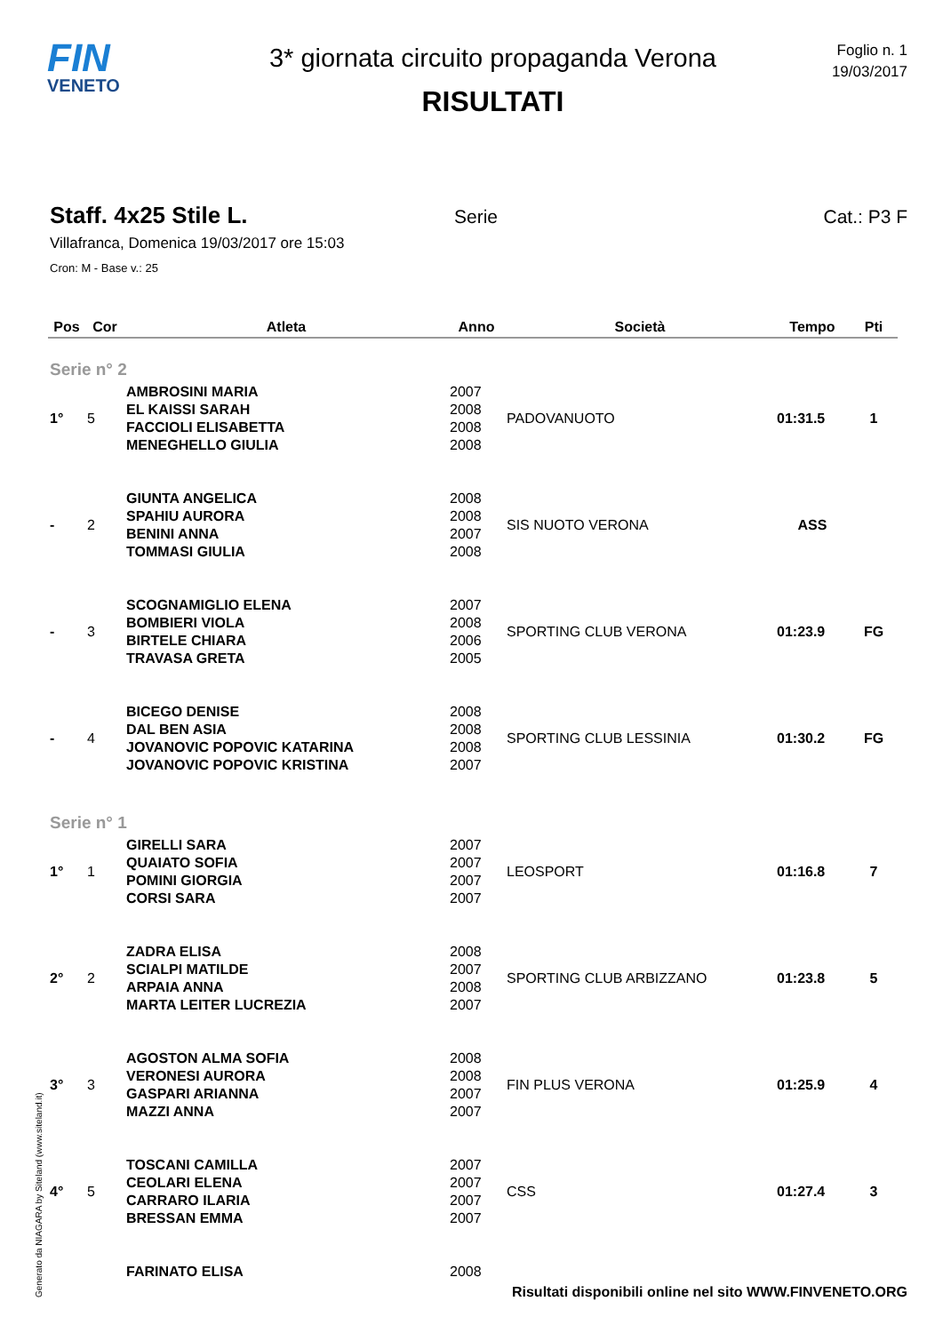FIN
VENETO
3* giornata circuito propaganda Verona
RISULTATI
Foglio n. 1
19/03/2017
Staff. 4x25 Stile L.
Serie Cat.: P3 F
Villafranca, Domenica 19/03/2017 ore 15:03
Cron: M - Base v.: 25
| Pos | Cor | Atleta | Anno | Società | Tempo | Pti |
| --- | --- | --- | --- | --- | --- | --- |
| Serie n° 2 | | | | | | |
| 1° | 5 | AMBROSINI MARIA EL KAISSI SARAH FACCIOLI ELISABETTA MENEGHELLO GIULIA | 2007 2008 2008 2008 | PADOVANUOTO | 01:31.5 | 1 |
| - | 2 | GIUNTA ANGELICA SPAHIU AURORA BENINI ANNA TOMMASI GIULIA | 2008 2008 2007 2008 | SIS NUOTO VERONA | ASS | |
| - | 3 | SCOGNAMIGLIO ELENA BOMBIERI VIOLA BIRTELE CHIARA TRAVASA GRETA | 2007 2008 2006 2005 | SPORTING CLUB VERONA | 01:23.9 | FG |
| - | 4 | BICEGO DENISE DAL BEN ASIA JOVANOVIC POPOVIC KATARINA JOVANOVIC POPOVIC KRISTINA | 2008 2008 2008 2007 | SPORTING CLUB LESSINIA | 01:30.2 | FG |
| Serie n° 1 | | | | | | |
| 1° | 1 | GIRELLI SARA QUAIATO SOFIA POMINI GIORGIA CORSI SARA | 2007 2007 2007 2007 | LEOSPORT | 01:16.8 | 7 |
| 2° | 2 | ZADRA ELISA SCIALPI MATILDE ARPAIA ANNA MARTA LEITER LUCREZIA | 2008 2007 2008 2007 | SPORTING CLUB ARBIZZANO | 01:23.8 | 5 |
| 3° | 3 | AGOSTON ALMA SOFIA VERONESI AURORA GASPARI ARIANNA MAZZI ANNA | 2008 2008 2007 2007 | FIN PLUS VERONA | 01:25.9 | 4 |
| 4° | 5 | TOSCANI CAMILLA CEOLARI ELENA CARRARO ILARIA BRESSAN EMMA | 2007 2007 2007 2007 | CSS | 01:27.4 | 3 |
| | | FARINATO ELISA | 2008 | | | |
Generato da NIAGARA by Siteland (www.siteland.it)
Risultati disponibili online nel sito WWW.FINVENETO.ORG